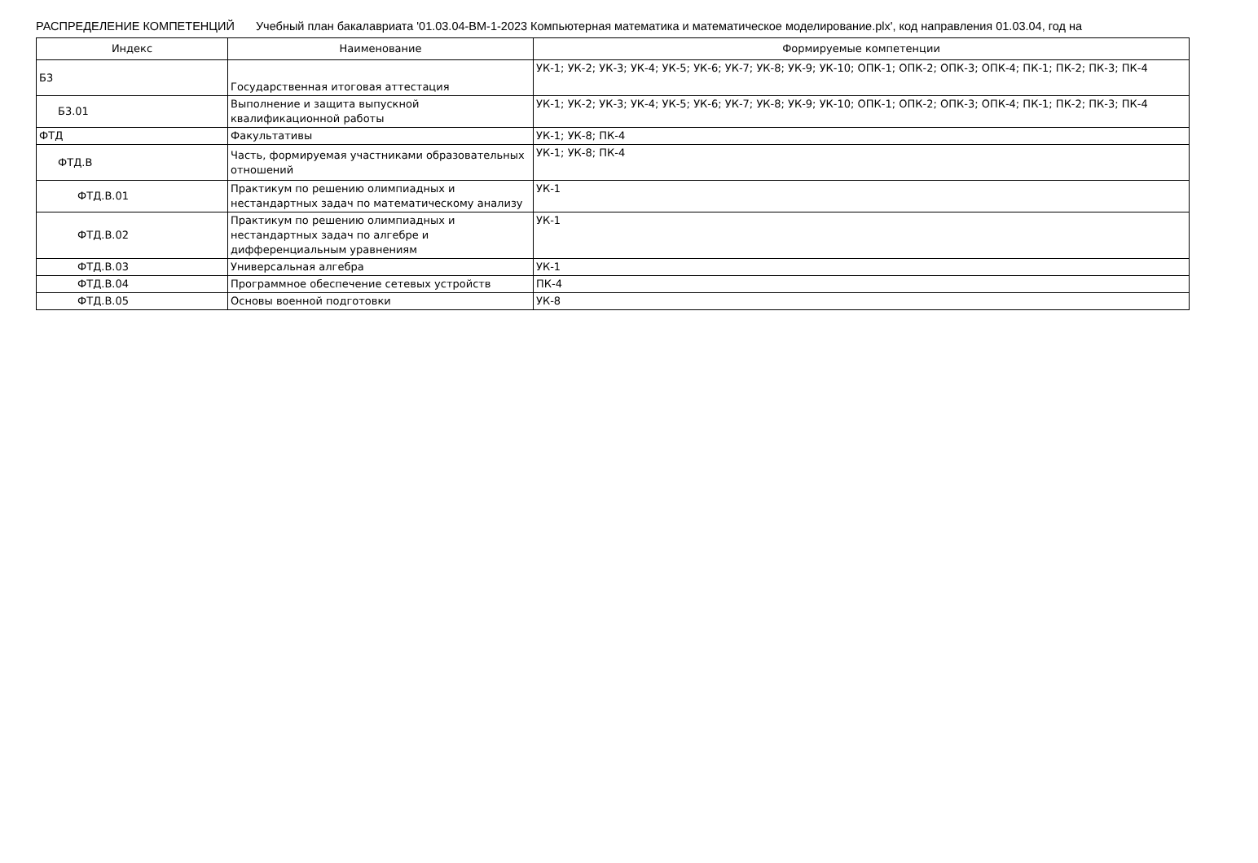РАСПРЕДЕЛЕНИЕ КОМПЕТЕНЦИЙ Учебный план бакалавриата '01.03.04-ВМ-1-2023 Компьютерная математика и математическое моделирование.plx', код направления 01.03.04, год на
| Индекс | Наименование | Формируемые компетенции |
| --- | --- | --- |
| Б3 | Государственная итоговая аттестация | УК-1; УК-2; УК-3; УК-4; УК-5; УК-6; УК-7; УК-8; УК-9; УК-10; ОПК-1; ОПК-2; ОПК-3; ОПК-4; ПК-1; ПК-2; ПК-3; ПК-4 |
| Б3.01 | Выполнение и защита выпускной квалификационной работы | УК-1; УК-2; УК-3; УК-4; УК-5; УК-6; УК-7; УК-8; УК-9; УК-10; ОПК-1; ОПК-2; ОПК-3; ОПК-4; ПК-1; ПК-2; ПК-3; ПК-4 |
| ФТД | Факультативы | УК-1; УК-8; ПК-4 |
| ФТД.В | Часть, формируемая участниками образовательных отношений | УК-1; УК-8; ПК-4 |
| ФТД.В.01 | Практикум по решению олимпиадных и нестандартных задач по математическому анализу | УК-1 |
| ФТД.В.02 | Практикум по решению олимпиадных и нестандартных задач по алгебре и дифференциальным уравнениям | УК-1 |
| ФТД.В.03 | Универсальная алгебра | УК-1 |
| ФТД.В.04 | Программное обеспечение сетевых устройств | ПК-4 |
| ФТД.В.05 | Основы военной подготовки | УК-8 |